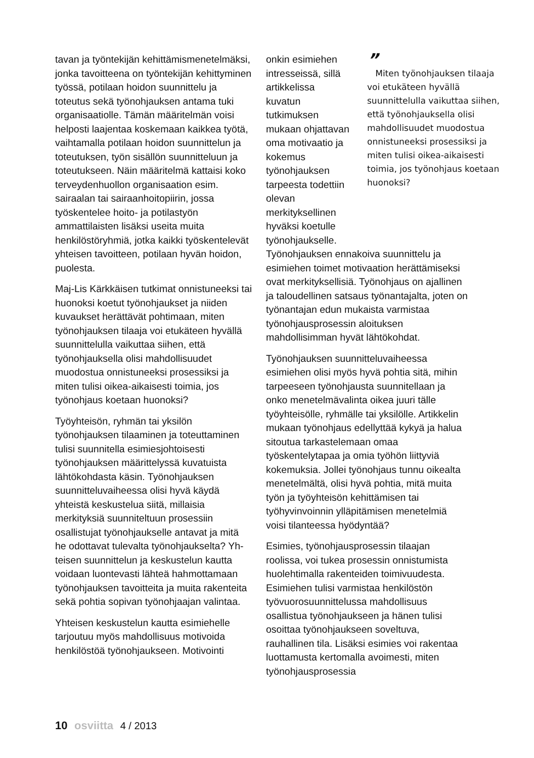tavan ja työntekijän kehittämismenetelmäksi, jonka tavoitteena on työntekijän kehittyminen työssä, potilaan hoidon suunnittelu ja toteutus sekä työnohjauksen antama tuki organisaatiolle. Tämän määritelmän voisi helposti laajentaa koskemaan kaikkea työtä, vaihtamalla potilaan hoidon suunnittelun ja toteutuksen, työn sisällön suunnitteluun ja toteutukseen. Näin määritelmä kattaisi koko terveydenhuollon organisaation esim. sairaalan tai sairaanhoitopiirin, jossa työskentelee hoito- ja potilastyön ammattilaisten lisäksi useita muita henkilöstöryhmiä, jotka kaikki työskentelevät yhteisen tavoitteen, potilaan hyvän hoidon, puolesta.
Maj-Lis Kärkkäisen tutkimat onnistuneeksi tai huonoksi koetut työnohjaukset ja niiden kuvaukset herättävät pohtimaan, miten työnohjauksen tilaaja voi etukäteen hyvällä suunnittelulla vaikuttaa siihen, että työnohjauksella olisi mahdollisuudet muodostua onnistuneeksi prosessiksi ja miten tulisi oikea-aikaisesti toimia, jos työnohjaus koetaan huonoksi?
Työyhteisön, ryhmän tai yksilön työnohjauksen tilaaminen ja toteuttaminen tulisi suunnitella esimiesjohtoisesti työnohjauksen määrittelyssä kuvatuista lähtökohdasta käsin. Työnohjauksen suunnitteluvaiheessa olisi hyvä käydä yhteistä keskustelua siitä, millaisia merkityksiä suunniteltuun prosessiin osallistujat työnohjaukselle antavat ja mitä he odottavat tulevalta työnohjaukselta? Yh-teisen suunnittelun ja keskustelun kautta voidaan luontevasti lähteä hahmottamaan työnohjauksen tavoitteita ja muita rakenteita sekä pohtia sopivan työnohjaajan valintaa.
Yhteisen keskustelun kautta esimiehelle tarjoutuu myös mahdollisuus motivoida henkilöstöä työnohjaukseen. Motivointi
onkin esimiehen intresseissä, sillä artikkelissa kuvatun tutkimuksen mukaan ohjattavan oma motivaatio ja kokemus työnohjauksen tarpeesta todettiin olevan merkityksellinen hyväksi koetulle työnohjaukselle.
”
Miten työnohjauksen tilaaja voi etukäteen hyvällä suunnittelulla vaikuttaa siihen, että työnohjauksella olisi mahdollisuudet muodostua onnistuneeksi prosessiksi ja miten tulisi oikea-aikaisesti toimia, jos työnohjaus koetaan huonoksi?
Työnohjauksen ennakoiva suunnittelu ja esimiehen toimet motivaation herättämiseksi ovat merkityksellisiä. Työnohjaus on ajallinen ja taloudellinen satsaus työnantajalta, joten on työnantajan edun mukaista varmistaa työnohjausprosessin aloituksen mahdollisimman hyvät lähtökohdat.
Työnohjauksen suunnitteluvaiheessa esimiehen olisi myös hyvä pohtia sitä, mihin tarpeeseen työnohjausta suunnitellaan ja onko menetelmävalinta oikea juuri tälle työyhteisölle, ryhmälle tai yksilölle. Artikkelin mukaan työnohjaus edellyttää kykyä ja halua sitoutua tarkastelemaan omaa työskentelytapaa ja omia työhön liittyviä kokemuksia. Jollei työnohjaus tunnu oikealta menetelmältä, olisi hyvä pohtia, mitä muita työn ja työyhteisön kehittämisen tai työhyvinvoinnin ylläpitämisen menetelmiä voisi tilanteessa hyödyntää?
Esimies, työnohjausprosessin tilaajan roolissa, voi tukea prosessin onnistumista huolehtimalla rakenteiden toimivuudesta. Esimiehen tulisi varmistaa henkilöstön työvuorosuunnittelussa mahdollisuus osallistua työnohjaukseen ja hänen tulisi osoittaa työnohjaukseen soveltuva, rauhallinen tila. Lisäksi esimies voi rakentaa luottamusta kertomalla avoimesti, miten työnohjausprosessia
10 osviitta 4 / 2013